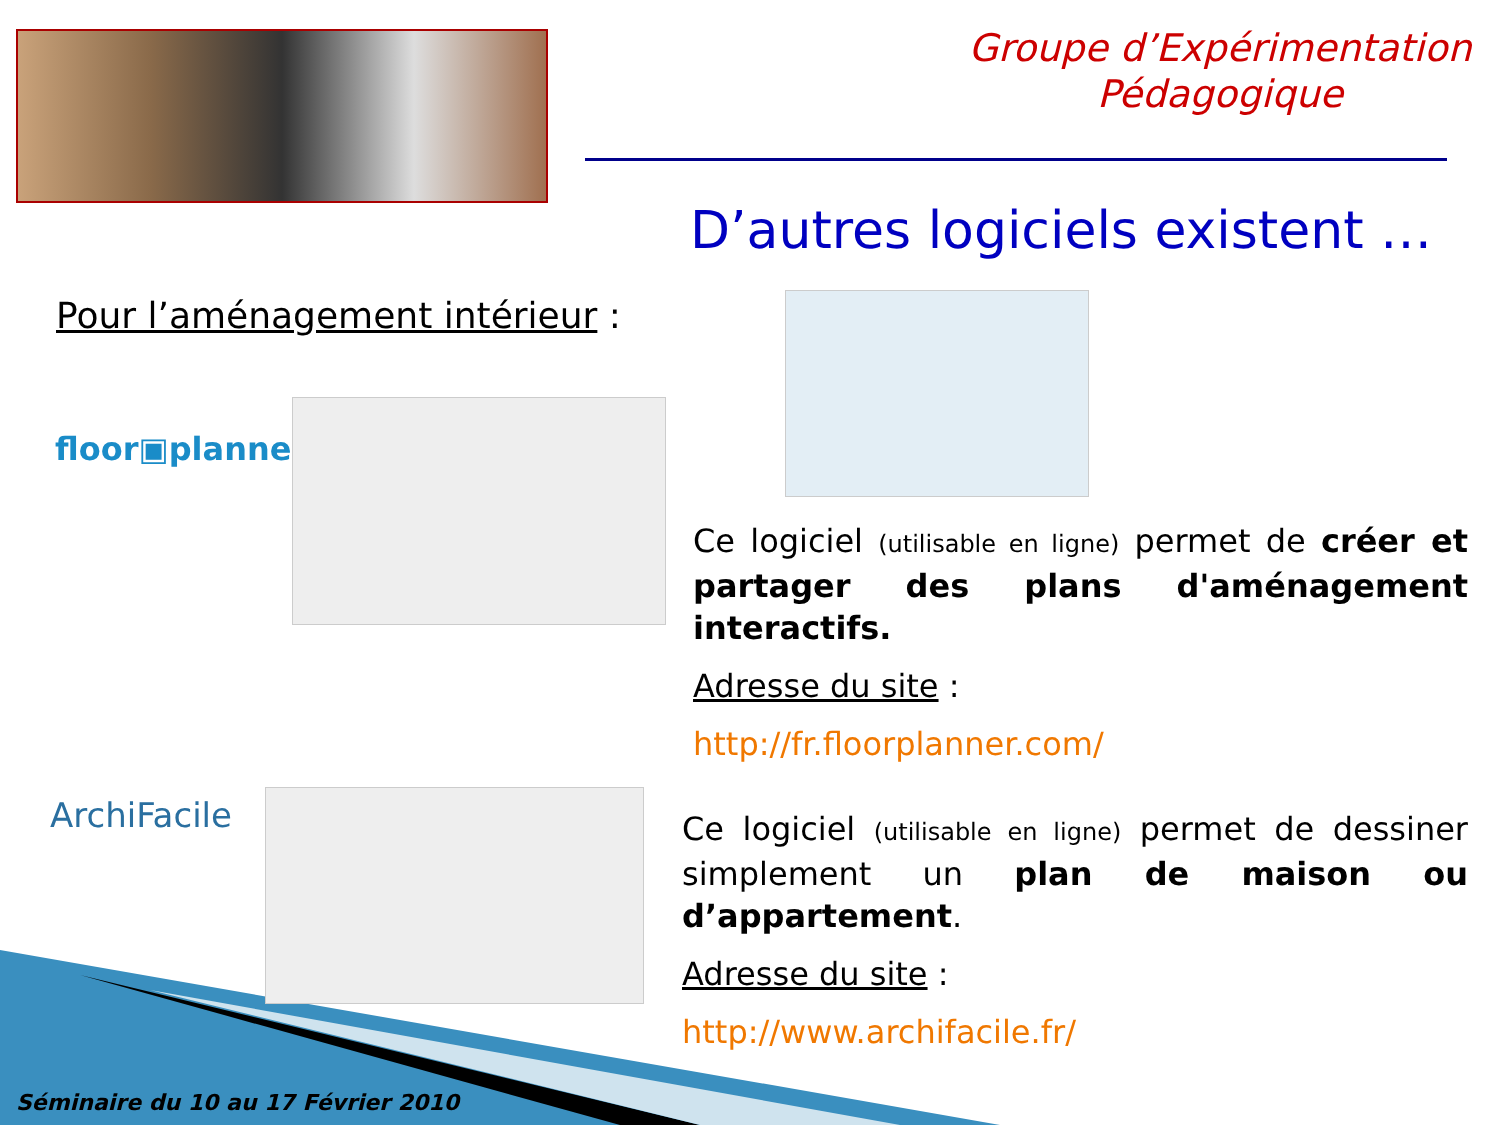Groupe d’Expérimentation
Pédagogique
D’autres logiciels existent …
Pour l’aménagement intérieur :
floor▣planner
Ce logiciel (utilisable en ligne) permet de créer et partager des plans d'aménagement interactifs.
Adresse du site :
http://fr.floorplanner.com/
ArchiFacile
Ce logiciel (utilisable en ligne) permet de dessiner simplement un plan de maison ou d’appartement.
Adresse du site :
http://www.archifacile.fr/
Séminaire du 10 au 17 Février 2010